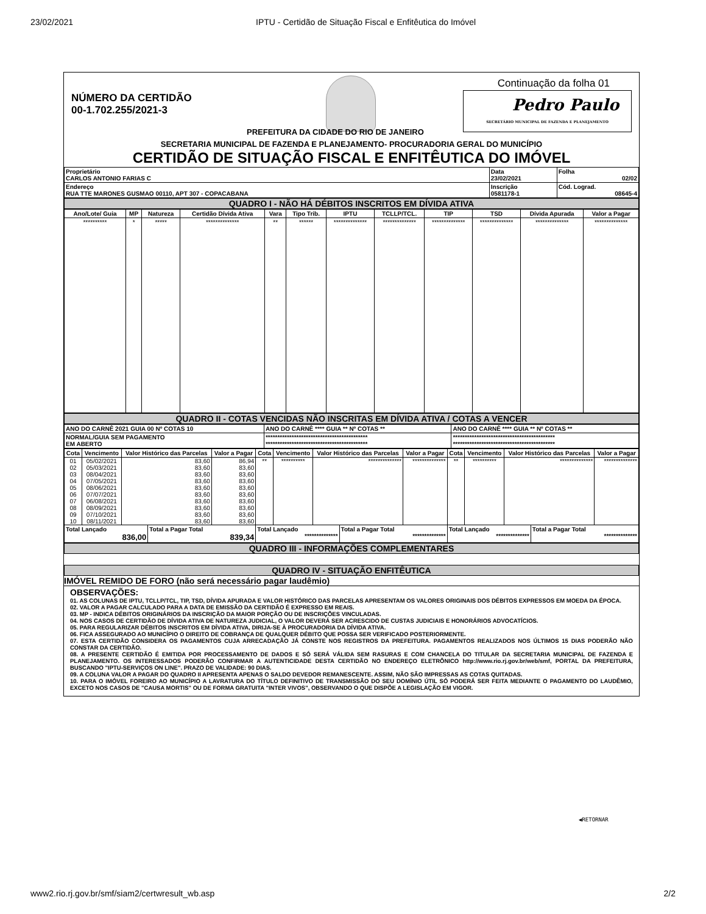23/02/2021 IPTU - Certidão de Situação Fiscal e Enfitêutica do Imóvel
NÚMERO DA CERTIDÃO
00-1.702.255/2021-3
Continuação da folha 01
Pedro Paulo
SECRETÁRIO MUNICIPAL DE FAZENDA E PLANEJAMENTO
PREFEITURA DA CIDADE DO RIO DE JANEIRO
SECRETARIA MUNICIPAL DE FAZENDA E PLANEJAMENTO- PROCURADORIA GERAL DO MUNICÍPIO
CERTIDÃO DE SITUAÇÃO FISCAL E ENFITÊUTICA DO IMÓVEL
| Proprietário CARLOS ANTONIO FARIAS C | Data 23/02/2021 | Folha 02/02 |
| Endereço RUA TTE MARONES GUSMAO 00110, APT 307 - COPACABANA | Inscrição 0581178-1 | Cód. Lograd. 08645-4 |
QUADRO I - NÃO HÁ DÉBITOS INSCRITOS EM DÍVIDA ATIVA
| Ano/Lote/ Guia | MP | Natureza | Certidão Dívida Ativa | Vara | Tipo Trib. | IPTU | TCLLP/TCL. | TIP | TSD | Dívida Apurada | Valor a Pagar |
| --- | --- | --- | --- | --- | --- | --- | --- | --- | --- | --- | --- |
| ********** | * | ***** | ************** | ** | ****** | ************** | ************** | ************** | ************** | ************** | ************** |
QUADRO II - COTAS VENCIDAS NÃO INSCRITAS EM DÍVIDA ATIVA / COTAS A VENCER
| ANO DO CARNÊ 2021 GUIA 00 Nº COTAS 10 | ANO DO CARNÊ **** GUIA ** Nº COTAS ** | ANO DO CARNÊ **** GUIA ** Nº COTAS ** |
| NORMAL/GUIA SEM PAGAMENTO EM ABERTO | ******************************************* ******************************************* | ******************************************* ******************************************* |
| Cota | Vencimento | Valor Histórico das Parcelas | Valor a Pagar | Cota | Vencimento | Valor Histórico das Parcelas | Valor a Pagar | Cota | Vencimento | Valor Histórico das Parcelas | Valor a Pagar |
| --- | --- | --- | --- | --- | --- | --- | --- | --- | --- | --- | --- |
| 01 | 05/02/2021 | 83,60 | 86,94 | ** | ********** | ************** | ************** | ** | ********** | ************** | ************** |
| 02 | 05/03/2021 | 83,60 | 83,60 | | | | | | | | |
| 03 | 08/04/2021 | 83,60 | 83,60 | | | | | | | | |
| 04 | 07/05/2021 | 83,60 | 83,60 | | | | | | | | |
| 05 | 08/06/2021 | 83,60 | 83,60 | | | | | | | | |
| 06 | 07/07/2021 | 83,60 | 83,60 | | | | | | | | |
| 07 | 06/08/2021 | 83,60 | 83,60 | | | | | | | | |
| 08 | 08/09/2021 | 83,60 | 83,60 | | | | | | | | |
| 09 | 07/10/2021 | 83,60 | 83,60 | | | | | | | | |
| 10 | 08/11/2021 | 83,60 | 83,60 | | | | | | | | |
| Total Lançado 836,00 | Total a Pagar Total 839,34 | Total Lançado ************** | Total a Pagar Total ************** | Total Lançado ************** | Total a Pagar Total ************** |
QUADRO III - INFORMAÇÕES COMPLEMENTARES
QUADRO IV - SITUAÇÃO ENFITÊUTICA
IMÓVEL REMIDO DE FORO (não será necessário pagar laudêmio)
OBSERVAÇÕES:
01. AS COLUNAS DE IPTU, TCLLP/TCL, TIP, TSD, DÍVIDA APURADA E VALOR HISTÓRICO DAS PARCELAS APRESENTAM OS VALORES ORIGINAIS DOS DÉBITOS EXPRESSOS EM MOEDA DA ÉPOCA.
02. VALOR A PAGAR CALCULADO PARA A DATA DE EMISSÃO DA CERTIDÃO É EXPRESSO EM REAIS.
03. MP - INDICA DÉBITOS ORIGINÁRIOS DA INSCRIÇÃO DA MAIOR PORÇÃO OU DE INSCRIÇÕES VINCULADAS.
04. NOS CASOS DE CERTIDÃO DE DÍVIDA ATIVA DE NATUREZA JUDICIAL, O VALOR DEVERÁ SER ACRESCIDO DE CUSTAS JUDICIAIS E HONORÁRIOS ADVOCATÍCIOS.
05. PARA REGULARIZAR DÉBITOS INSCRITOS EM DÍVIDA ATIVA, DIRIJA-SE À PROCURADORIA DA DÍVIDA ATIVA.
06. FICA ASSEGURADO AO MUNICÍPIO O DIREITO DE COBRANÇA DE QUALQUER DÉBITO QUE POSSA SER VERIFICADO POSTERIORMENTE.
07. ESTA CERTIDÃO CONSIDERA OS PAGAMENTOS CUJA ARRECADAÇÃO JÁ CONSTE NOS REGISTROS DA PREFEITURA. PAGAMENTOS REALIZADOS NOS ÚLTIMOS 15 DIAS PODERÃO NÃO CONSTAR DA CERTIDÃO.
08. A PRESENTE CERTIDÃO É EMITIDA POR PROCESSAMENTO DE DADOS E SÓ SERÁ VÁLIDA SEM RASURAS E COM CHANCELA DO TITULAR DA SECRETARIA MUNICIPAL DE FAZENDA E PLANEJAMENTO. OS INTERESSADOS PODERÃO CONFIRMAR A AUTENTICIDADE DESTA CERTIDÃO NO ENDEREÇO ELETRÔNICO http://www.rio.rj.gov.br/web/smf, PORTAL DA PREFEITURA, BUSCANDO "IPTU-SERVIÇOS ON LINE". PRAZO DE VALIDADE: 90 DIAS.
09. A COLUNA VALOR A PAGAR DO QUADRO II APRESENTA APENAS O SALDO DEVEDOR REMANESCENTE. ASSIM, NÃO SÃO IMPRESSAS AS COTAS QUITADAS.
10. PARA O IMÓVEL FOREIRO AO MUNICÍPIO A LAVRATURA DO TÍTULO DEFINITIVO DE TRANSMISSÃO DO SEU DOMÍNIO ÚTIL SÓ PODERÁ SER FEITA MEDIANTE O PAGAMENTO DO LAUDÊMIO, EXCETO NOS CASOS DE "CAUSA MORTIS" OU DE FORMA GRATUITA "INTER VIVOS", OBSERVANDO O QUE DISPÕE A LEGISLAÇÃO EM VIGOR.
◀RETORNAR
www2.rio.rj.gov.br/smf/siam2/certwresult_wb.asp 2/2